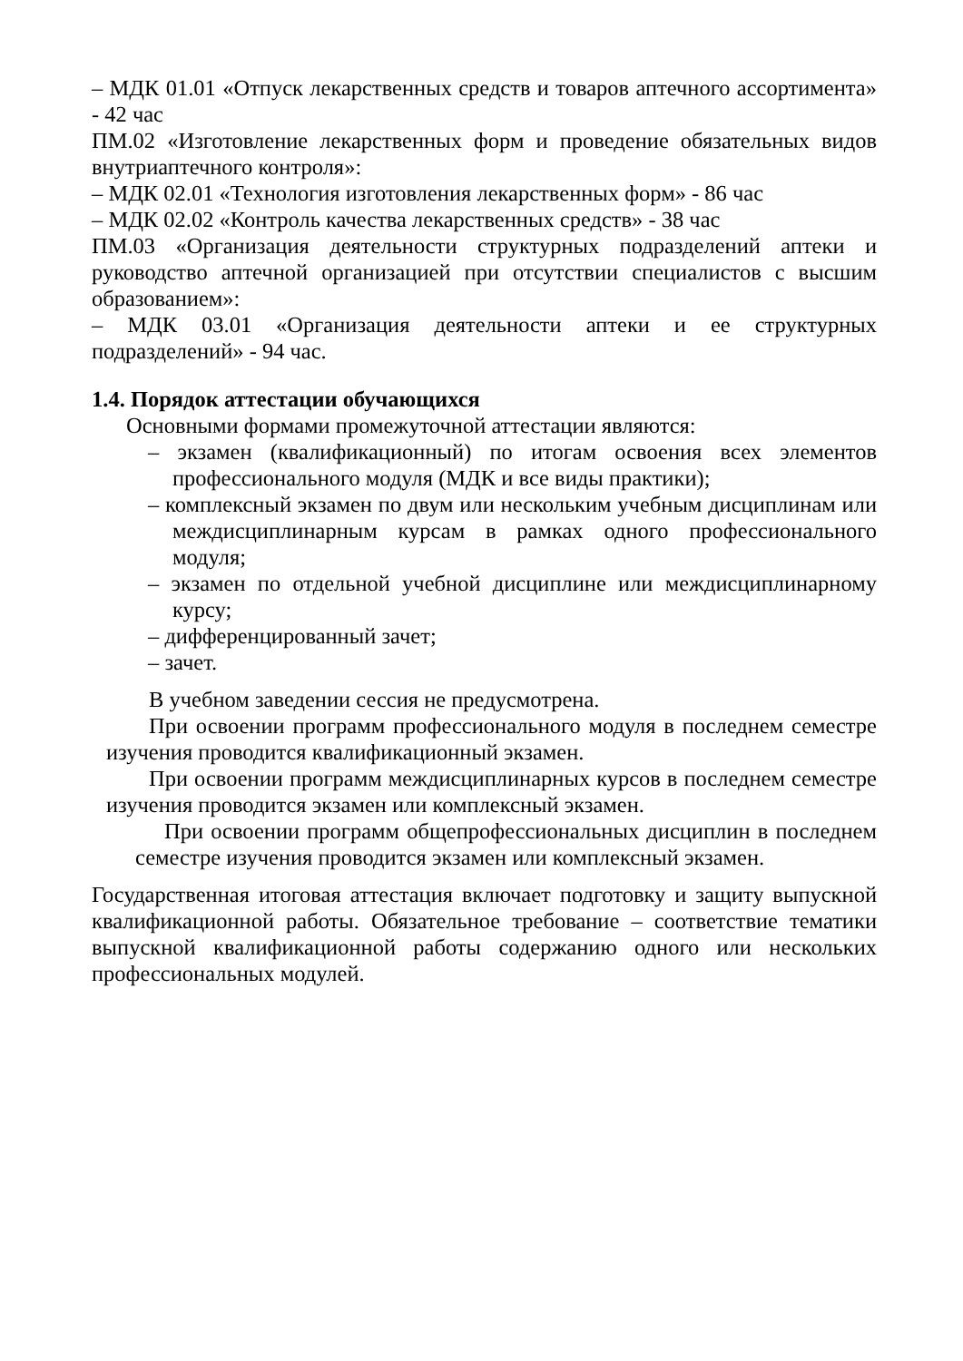– МДК 01.01 «Отпуск лекарственных средств и товаров аптечного ассортимента» - 42 час
ПМ.02 «Изготовление лекарственных форм и проведение обязательных видов внутриаптечного контроля»:
– МДК 02.01 «Технология изготовления лекарственных форм» - 86 час
– МДК 02.02 «Контроль качества лекарственных средств» - 38 час
ПМ.03 «Организация деятельности структурных подразделений аптеки и руководство аптечной организацией при отсутствии специалистов с высшим образованием»:
– МДК 03.01 «Организация деятельности аптеки и ее структурных подразделений» - 94 час.
1.4. Порядок аттестации обучающихся
Основными формами промежуточной аттестации являются:
– экзамен (квалификационный) по итогам освоения всех элементов профессионального модуля (МДК и все виды практики);
– комплексный экзамен по двум или нескольким учебным дисциплинам или междисциплинарным курсам в рамках одного профессионального модуля;
– экзамен по отдельной учебной дисциплине или междисциплинарному курсу;
– дифференцированный зачет;
– зачет.
В учебном заведении сессия не предусмотрена.
При освоении программ профессионального модуля в последнем семестре изучения проводится квалификационный экзамен.
При освоении программ междисциплинарных курсов в последнем семестре изучения проводится экзамен или комплексный экзамен.
При освоении программ общепрофессиональных дисциплин в последнем семестре изучения проводится экзамен или комплексный экзамен.
Государственная итоговая аттестация включает подготовку и защиту выпускной квалификационной работы. Обязательное требование – соответствие тематики выпускной квалификационной работы содержанию одного или нескольких профессиональных модулей.